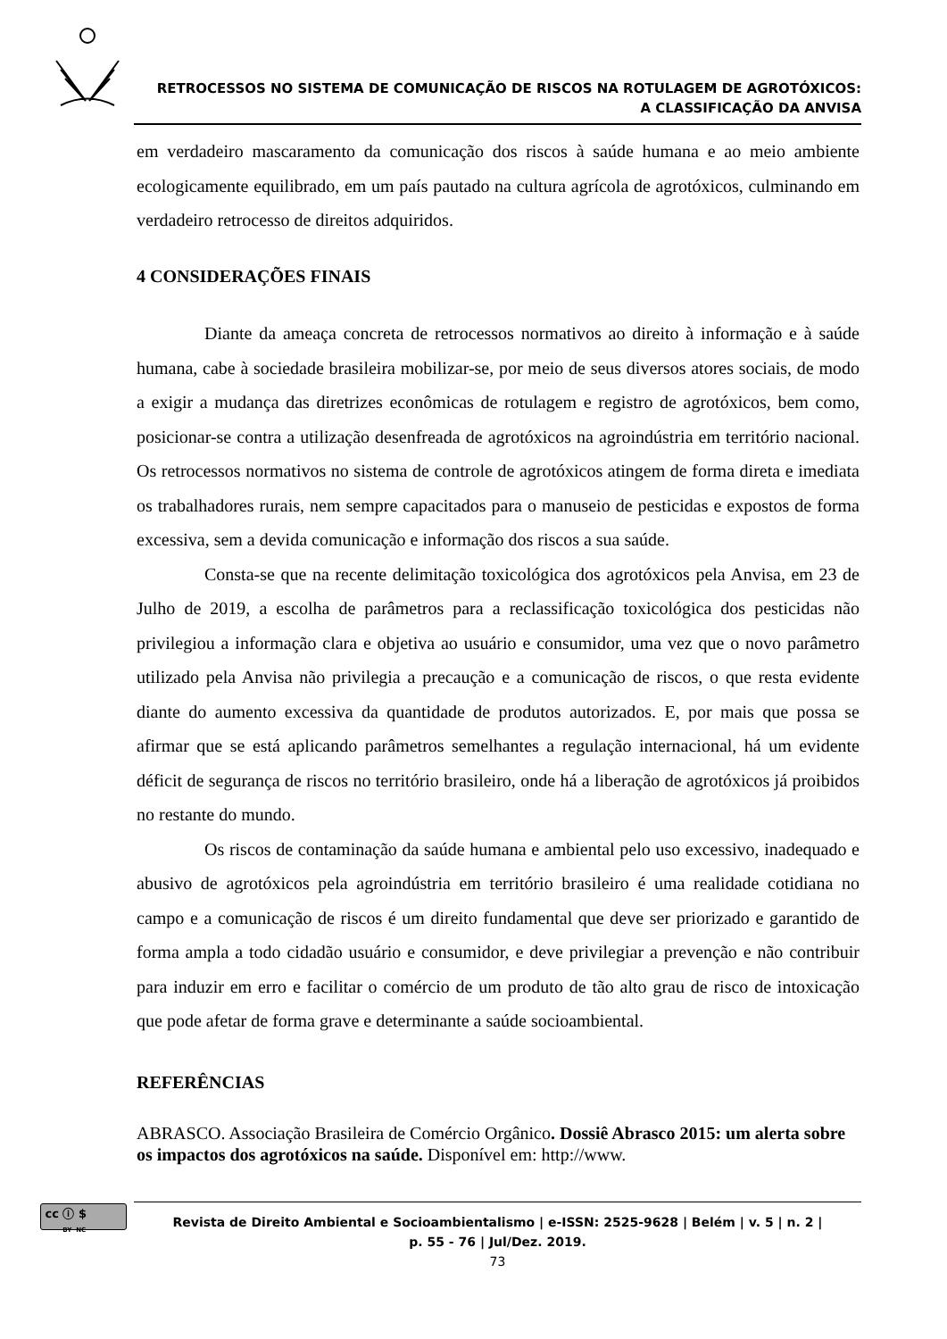RETROCESSOS NO SISTEMA DE COMUNICAÇÃO DE RISCOS NA ROTULAGEM DE AGROTÓXICOS:
A CLASSIFICAÇÃO DA ANVISA
em verdadeiro mascaramento da comunicação dos riscos à saúde humana e ao meio ambiente ecologicamente equilibrado, em um país pautado na cultura agrícola de agrotóxicos, culminando em verdadeiro retrocesso de direitos adquiridos.
4 CONSIDERAÇÕES FINAIS
Diante da ameaça concreta de retrocessos normativos ao direito à informação e à saúde humana, cabe à sociedade brasileira mobilizar-se, por meio de seus diversos atores sociais, de modo a exigir a mudança das diretrizes econômicas de rotulagem e registro de agrotóxicos, bem como, posicionar-se contra a utilização desenfreada de agrotóxicos na agroindústria em território nacional. Os retrocessos normativos no sistema de controle de agrotóxicos atingem de forma direta e imediata os trabalhadores rurais, nem sempre capacitados para o manuseio de pesticidas e expostos de forma excessiva, sem a devida comunicação e informação dos riscos a sua saúde.
Consta-se que na recente delimitação toxicológica dos agrotóxicos pela Anvisa, em 23 de Julho de 2019, a escolha de parâmetros para a reclassificação toxicológica dos pesticidas não privilegiou a informação clara e objetiva ao usuário e consumidor, uma vez que o novo parâmetro utilizado pela Anvisa não privilegia a precaução e a comunicação de riscos, o que resta evidente diante do aumento excessiva da quantidade de produtos autorizados. E, por mais que possa se afirmar que se está aplicando parâmetros semelhantes a regulação internacional, há um evidente déficit de segurança de riscos no território brasileiro, onde há a liberação de agrotóxicos já proibidos no restante do mundo.
Os riscos de contaminação da saúde humana e ambiental pelo uso excessivo, inadequado e abusivo de agrotóxicos pela agroindústria em território brasileiro é uma realidade cotidiana no campo e a comunicação de riscos é um direito fundamental que deve ser priorizado e garantido de forma ampla a todo cidadão usuário e consumidor, e deve privilegiar a prevenção e não contribuir para induzir em erro e facilitar o comércio de um produto de tão alto grau de risco de intoxicação que pode afetar de forma grave e determinante a saúde socioambiental.
REFERÊNCIAS
ABRASCO. Associação Brasileira de Comércio Orgânico. Dossiê Abrasco 2015: um alerta sobre os impactos dos agrotóxicos na saúde. Disponível em: http://www.
cc ⓘ $
BY NC
Revista de Direito Ambiental e Socioambientalismo | e-ISSN: 2525-9628 | Belém | v. 5 | n. 2 |
p. 55 - 76 | Jul/Dez. 2019.
73